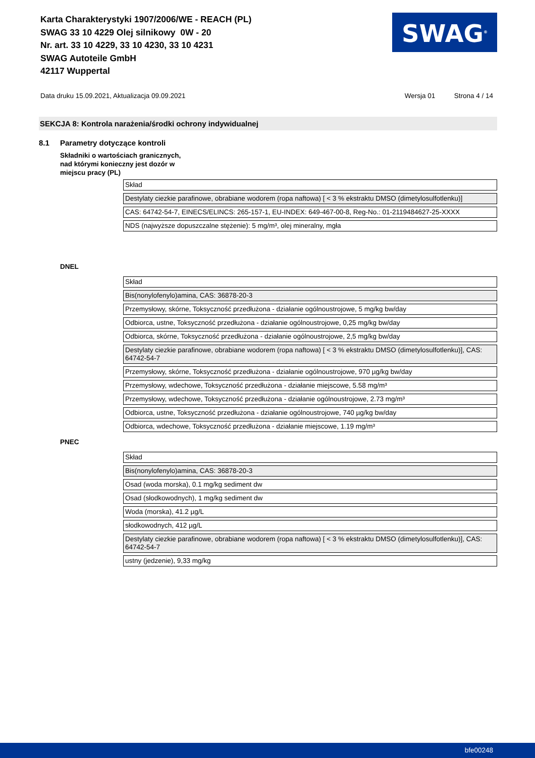Karta Charakterystyki 1907/2006/WE - REACH (PL)
SWAG 33 10 4229 Olej silnikowy 0W - 20
Nr. art. 33 10 4229, 33 10 4230, 33 10 4231
SWAG Autoteile GmbH
42117 Wuppertal
SWAG<sup>®</sup>
Data druku 15.09.2021, Aktualizacja 09.09.2021
Wersja 01 Strona 4 / 14
SEKCJA 8: Kontrola narażenia/środki ochrony indywidualnej
8.1 Parametry dotyczące kontroli
Składniki o wartościach granicznych,
nad którymi konieczny jest dozór w
miejscu pracy (PL)
| Skład |
| Destylaty ciezkie parafinowe, obrabiane wodorem (ropa naftowa) [ < 3 % ekstraktu DMSO (dimetylosulfotlenku)] |
| CAS: 64742-54-7, EINECS/ELINCS: 265-157-1, EU-INDEX: 649-467-00-8, Reg-No.: 01-2119484627-25-XXXX |
| NDS (najwyższe dopuszczalne stężenie): 5 mg/m³, olej mineralny, mgła |
DNEL
| Skład |
| Bis(nonylofenylo)amina, CAS: 36878-20-3 |
| Przemysłowy, skórne, Toksyczność przedłużona - działanie ogólnoustrojowe, 5 mg/kg bw/day |
| Odbiorca, ustne, Toksyczność przedłużona - działanie ogólnoustrojowe, 0,25 mg/kg bw/day |
| Odbiorca, skórne, Toksyczność przedłużona - działanie ogólnoustrojowe, 2,5 mg/kg bw/day |
| Destylaty ciezkie parafinowe, obrabiane wodorem (ropa naftowa) [ < 3 % ekstraktu DMSO (dimetylosulfotlenku)], CAS: 64742-54-7 |
| Przemysłowy, skórne, Toksyczność przedłużona - działanie ogólnoustrojowe, 970 µg/kg bw/day |
| Przemysłowy, wdechowe, Toksyczność przedłużona - działanie miejscowe, 5.58 mg/m³ |
| Przemysłowy, wdechowe, Toksyczność przedłużona - działanie ogólnoustrojowe, 2.73 mg/m³ |
| Odbiorca, ustne, Toksyczność przedłużona - działanie ogólnoustrojowe, 740 µg/kg bw/day |
| Odbiorca, wdechowe, Toksyczność przedłużona - działanie miejscowe, 1.19 mg/m³ |
PNEC
| Skład |
| Bis(nonylofenylo)amina, CAS: 36878-20-3 |
| Osad (woda morska), 0.1 mg/kg sediment dw |
| Osad (słodkowodnych), 1 mg/kg sediment dw |
| Woda (morska), 41.2 µg/L |
| słodkowodnych, 412 µg/L |
| Destylaty ciezkie parafinowe, obrabiane wodorem (ropa naftowa) [ < 3 % ekstraktu DMSO (dimetylosulfotlenku)], CAS: 64742-54-7 |
| ustny (jedzenie), 9,33 mg/kg |
bfe00248